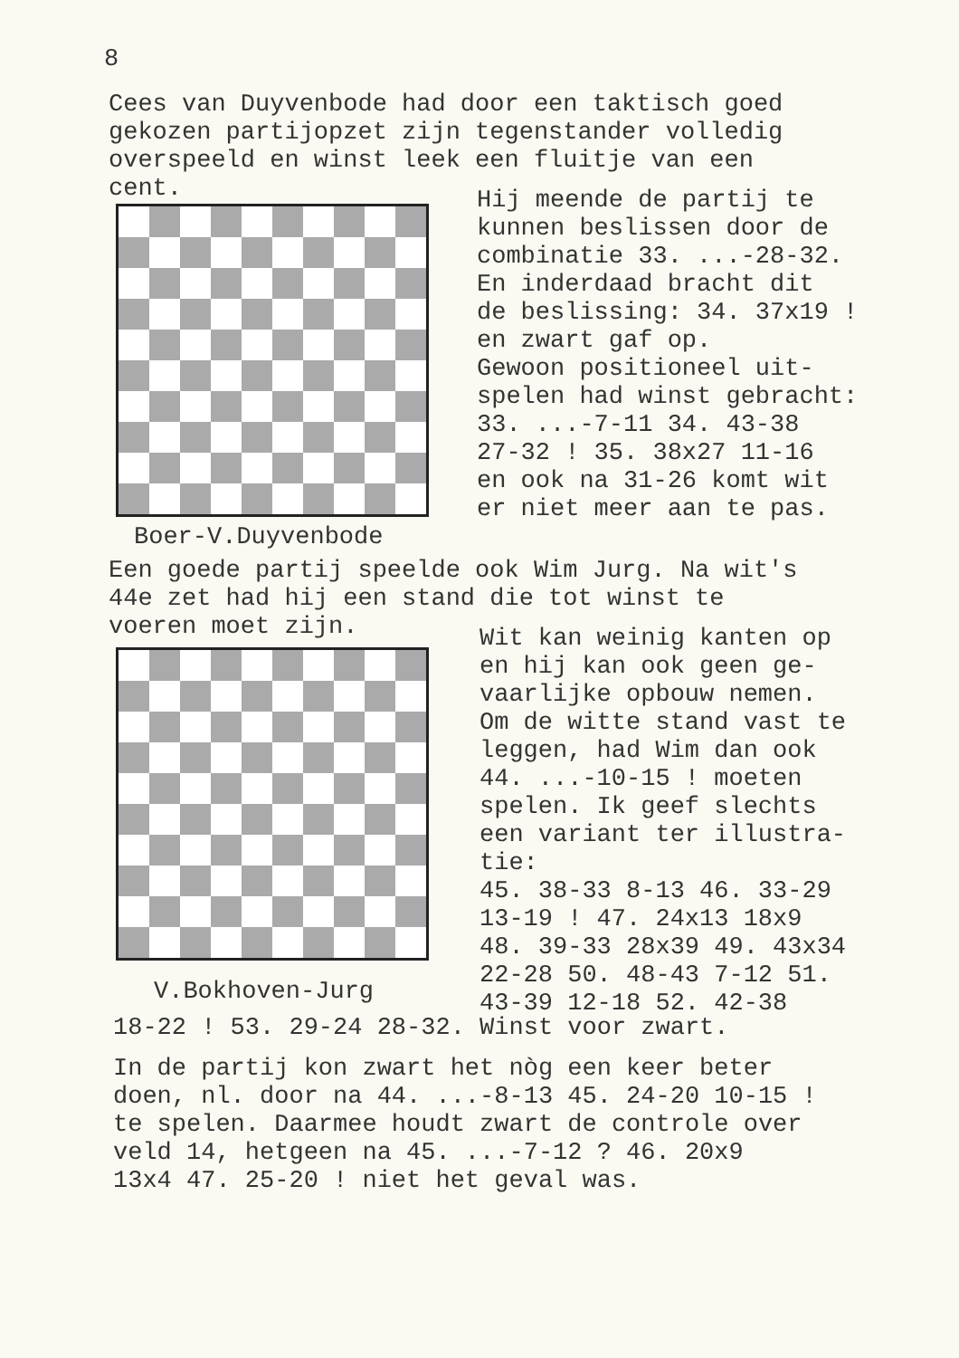8
Cees van Duyvenbode had door een taktisch goed gekozen partijopzet zijn tegenstander volledig overspeeld en winst leek een fluitje van een cent.
Hij meende de partij te kunnen beslissen door de combinatie 33. ...-28-32. En inderdaad bracht dit de beslissing: 34. 37x19 ! en zwart gaf op. Gewoon positioneel uit- spelen had winst gebracht: 33. ...-7-11 34. 43-38 27-32 ! 35. 38x27 11-16 en ook na 31-26 komt wit er niet meer aan te pas.
Boer-V.Duyvenbode
Een goede partij speelde ook Wim Jurg. Na wit's 44e zet had hij een stand die tot winst te voeren moet zijn.
Wit kan weinig kanten op en hij kan ook geen ge- vaarlijke opbouw nemen. Om de witte stand vast te leggen, had Wim dan ook 44. ...-10-15 ! moeten spelen. Ik geef slechts een variant ter illustra- tie: 45. 38-33 8-13 46. 33-29 13-19 ! 47. 24x13 18x9 48. 39-33 28x39 49. 43x34 22-28 50. 48-43 7-12 51. 43-39 12-18 52. 42-38
V.Bokhoven-Jurg
18-22 ! 53. 29-24 28-32. Winst voor zwart.
In de partij kon zwart het nòg een keer beter doen, nl. door na 44. ...-8-13 45. 24-20 10-15 ! te spelen. Daarmee houdt zwart de controle over veld 14, hetgeen na 45. ...-7-12 ? 46. 20x9 13x4 47. 25-20 ! niet het geval was.